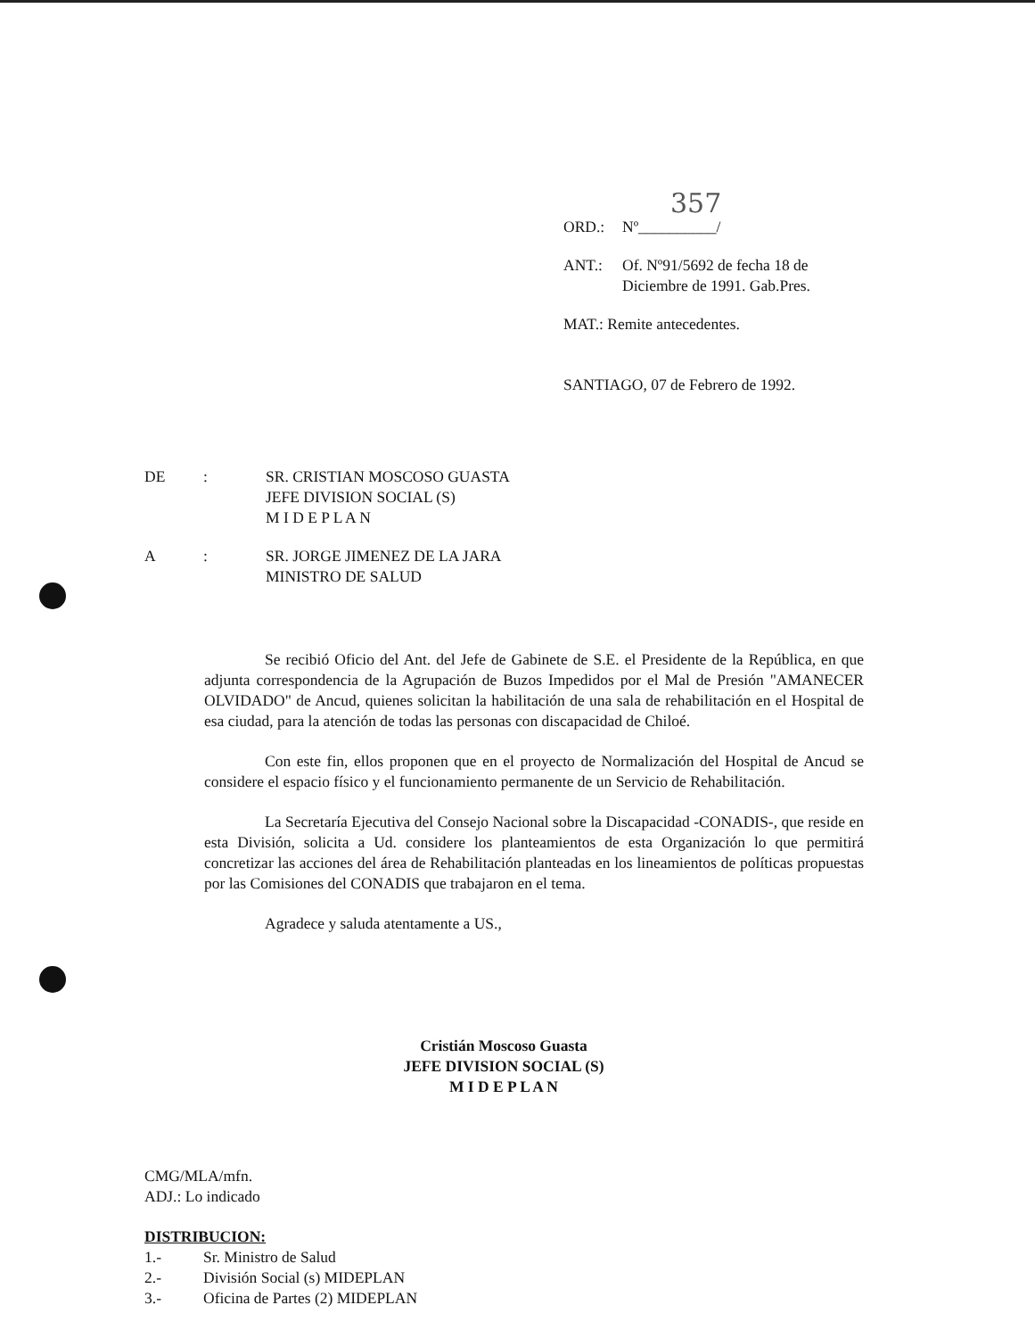357
ORD.: Nº__________/
ANT.: Of. Nº91/5692 de fecha 18 de
Diciembre de 1991. Gab.Pres.
MAT.: Remite antecedentes.
SANTIAGO, 07 de Febrero de 1992.
DE: SR. CRISTIAN MOSCOSO GUASTA
JEFE DIVISION SOCIAL (S)
M I D E P L A N
A: SR. JORGE JIMENEZ DE LA JARA
MINISTRO DE SALUD
Se recibió Oficio del Ant. del Jefe de Gabinete de S.E. el Presidente de la República, en que adjunta correspondencia de la Agrupación de Buzos Impedidos por el Mal de Presión "AMANECER OLVIDADO" de Ancud, quienes solicitan la habilitación de una sala de rehabilitación en el Hospital de esa ciudad, para la atención de todas las personas con discapacidad de Chiloé.
Con este fin, ellos proponen que en el proyecto de Normalización del Hospital de Ancud se considere el espacio físico y el funcionamiento permanente de un Servicio de Rehabilitación.
La Secretaría Ejecutiva del Consejo Nacional sobre la Discapacidad -CONADIS-, que reside en esta División, solicita a Ud. considere los planteamientos de esta Organización lo que permitirá concretizar las acciones del área de Rehabilitación planteadas en los lineamientos de políticas propuestas por las Comisiones del CONADIS que trabajaron en el tema.
Agradece y saluda atentamente a US.,
Cristián Moscoso Guasta
JEFE DIVISION SOCIAL (S)
M I D E P L A N
CMG/MLA/mfn.
ADJ.: Lo indicado
DISTRIBUCION:
1.- Sr. Ministro de Salud
2.- División Social (s) MIDEPLAN
3.- Oficina de Partes (2) MIDEPLAN